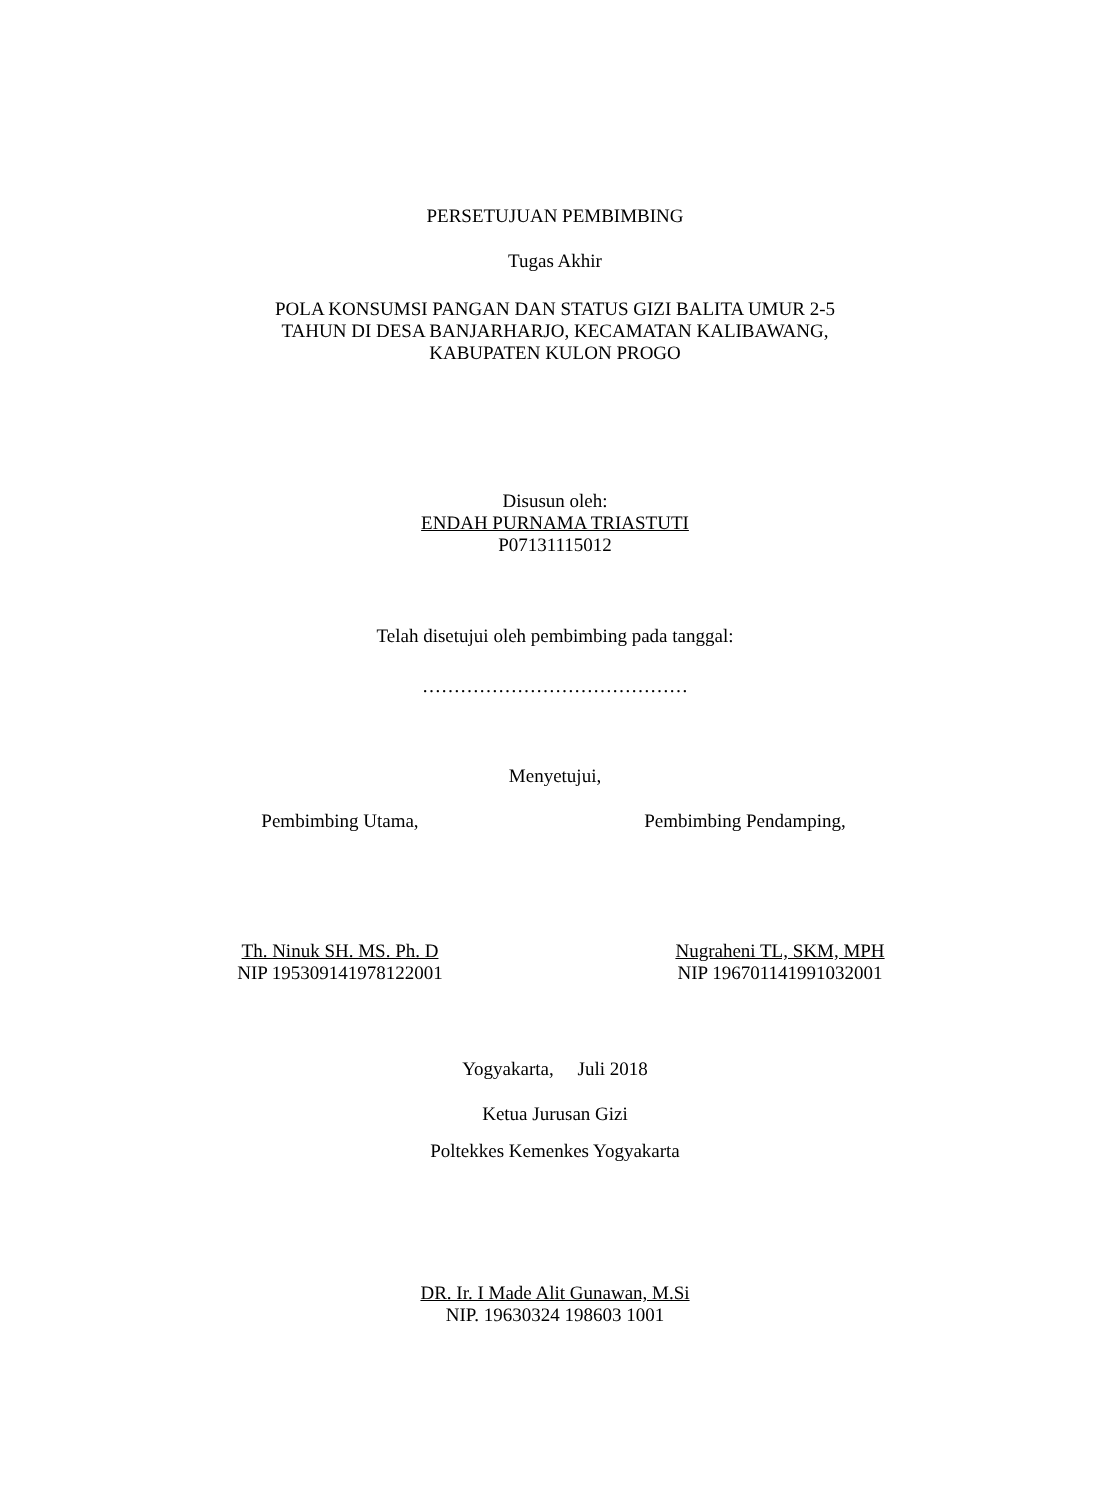PERSETUJUAN PEMBIMBING
Tugas Akhir
POLA KONSUMSI PANGAN DAN STATUS GIZI BALITA UMUR 2-5
TAHUN DI DESA BANJARHARJO, KECAMATAN KALIBAWANG,
KABUPATEN KULON PROGO
Disusun oleh:
ENDAH PURNAMA TRIASTUTI
P07131115012
Telah disetujui oleh pembimbing pada tanggal:
……………………………………
Menyetujui,
Pembimbing Utama,
Pembimbing Pendamping,
Th. Ninuk SH. MS. Ph. D
NIP 195309141978122001
Nugraheni TL, SKM, MPH
NIP 196701141991032001
Yogyakarta, Juli 2018
Ketua Jurusan Gizi
Poltekkes Kemenkes Yogyakarta
DR. Ir. I Made Alit Gunawan, M.Si
NIP. 19630324 198603 1001